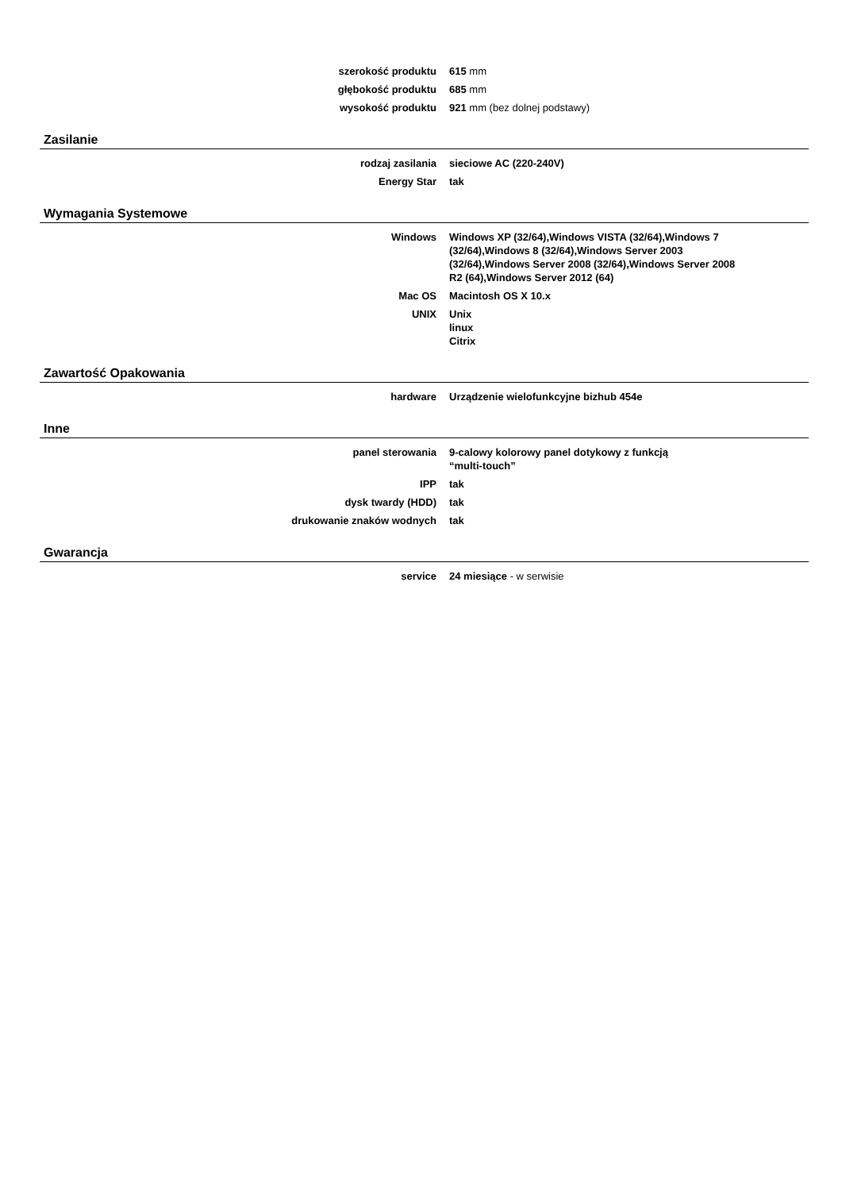| szerokość produktu | 615 mm |
| głębokość produktu | 685 mm |
| wysokość produktu | 921 mm (bez dolnej podstawy) |
Zasilanie
| rodzaj zasilania | sieciowe AC (220-240V) |
| Energy Star | tak |
Wymagania Systemowe
| Windows | Windows XP (32/64),Windows VISTA (32/64),Windows 7 (32/64),Windows 8 (32/64),Windows Server 2003 (32/64),Windows Server 2008 (32/64),Windows Server 2008 R2 (64),Windows Server 2012 (64) |
| Mac OS | Macintosh OS X 10.x |
| UNIX | Unix linux Citrix |
Zawartość Opakowania
| hardware | Urządzenie wielofunkcyjne bizhub 454e |
Inne
| panel sterowania | 9-calowy kolorowy panel dotykowy z funkcją “multi-touch” |
| IPP | tak |
| dysk twardy (HDD) | tak |
| drukowanie znaków wodnych | tak |
Gwarancja
| service | 24 miesiące - w serwisie |